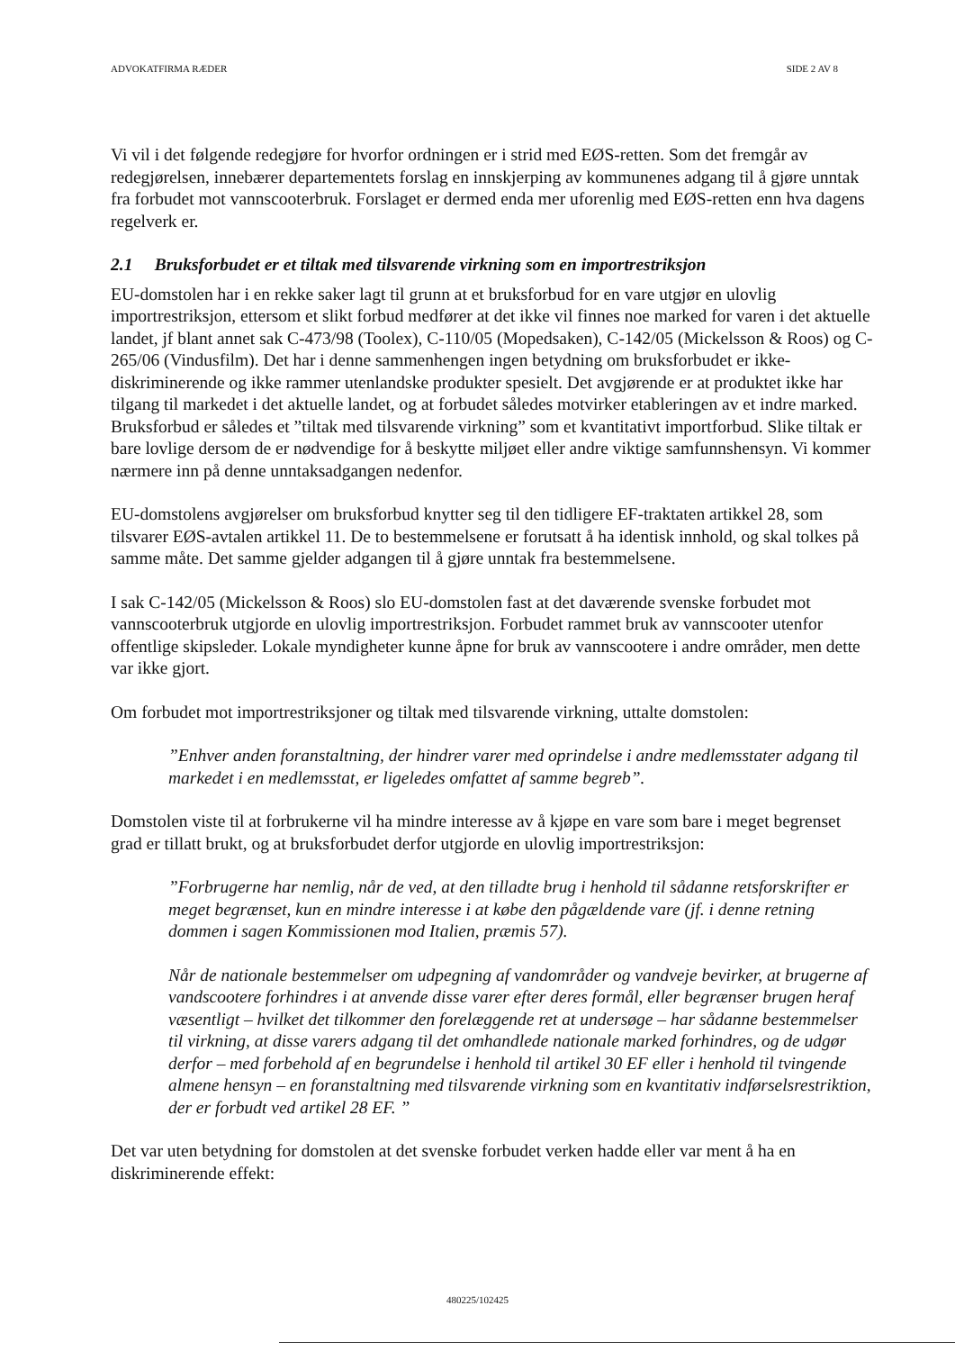ADVOKATFIRMA RÆDER SIDE 2 AV 8
Vi vil i det følgende redegjøre for hvorfor ordningen er i strid med EØS-retten. Som det fremgår av redegjørelsen, innebærer departementets forslag en innskjerping av kommunenes adgang til å gjøre unntak fra forbudet mot vannscooterbruk. Forslaget er dermed enda mer uforenlig med EØS-retten enn hva dagens regelverk er.
2.1 Bruksforbudet er et tiltak med tilsvarende virkning som en importrestriksjon
EU-domstolen har i en rekke saker lagt til grunn at et bruksforbud for en vare utgjør en ulovlig importrestriksjon, ettersom et slikt forbud medfører at det ikke vil finnes noe marked for varen i det aktuelle landet, jf blant annet sak C-473/98 (Toolex), C-110/05 (Mopedsaken), C-142/05 (Mickelsson & Roos) og C-265/06 (Vindusfilm). Det har i denne sammenhengen ingen betydning om bruksforbudet er ikke-diskriminerende og ikke rammer utenlandske produkter spesielt. Det avgjørende er at produktet ikke har tilgang til markedet i det aktuelle landet, og at forbudet således motvirker etableringen av et indre marked. Bruksforbud er således et ”tiltak med tilsvarende virkning” som et kvantitativt importforbud. Slike tiltak er bare lovlige dersom de er nødvendige for å beskytte miljøet eller andre viktige samfunnshensyn. Vi kommer nærmere inn på denne unntaksadgangen nedenfor.
EU-domstolens avgjørelser om bruksforbud knytter seg til den tidligere EF-traktaten artikkel 28, som tilsvarer EØS-avtalen artikkel 11. De to bestemmelsene er forutsatt å ha identisk innhold, og skal tolkes på samme måte. Det samme gjelder adgangen til å gjøre unntak fra bestemmelsene.
I sak C-142/05 (Mickelsson & Roos) slo EU-domstolen fast at det daværende svenske forbudet mot vannscooterbruk utgjorde en ulovlig importrestriksjon. Forbudet rammet bruk av vannscooter utenfor offentlige skipsleder. Lokale myndigheter kunne åpne for bruk av vannscootere i andre områder, men dette var ikke gjort.
Om forbudet mot importrestriksjoner og tiltak med tilsvarende virkning, uttalte domstolen:
”Enhver anden foranstaltning, der hindrer varer med oprindelse i andre medlemsstater adgang til markedet i en medlemsstat, er ligeledes omfattet af samme begreb”.
Domstolen viste til at forbrukerne vil ha mindre interesse av å kjøpe en vare som bare i meget begrenset grad er tillatt brukt, og at bruksforbudet derfor utgjorde en ulovlig importrestriksjon:
”Forbrugerne har nemlig, når de ved, at den tilladte brug i henhold til sådanne retsforskrifter er meget begrænset, kun en mindre interesse i at købe den pågældende vare (jf. i denne retning dommen i sagen Kommissionen mod Italien, præmis 57).
Når de nationale bestemmelser om udpegning af vandområder og vandveje bevirker, at brugerne af vandscootere forhindres i at anvende disse varer efter deres formål, eller begrænser brugen heraf væsentligt – hvilket det tilkommer den forelæggende ret at undersøge – har sådanne bestemmelser til virkning, at disse varers adgang til det omhandlede nationale marked forhindres, og de udgør derfor – med forbehold af en begrundelse i henhold til artikel 30 EF eller i henhold til tvingende almene hensyn – en foranstaltning med tilsvarende virkning som en kvantitativ indførselsrestriktion, der er forbudt ved artikel 28 EF. ”
Det var uten betydning for domstolen at det svenske forbudet verken hadde eller var ment å ha en diskriminerende effekt:
480225/102425